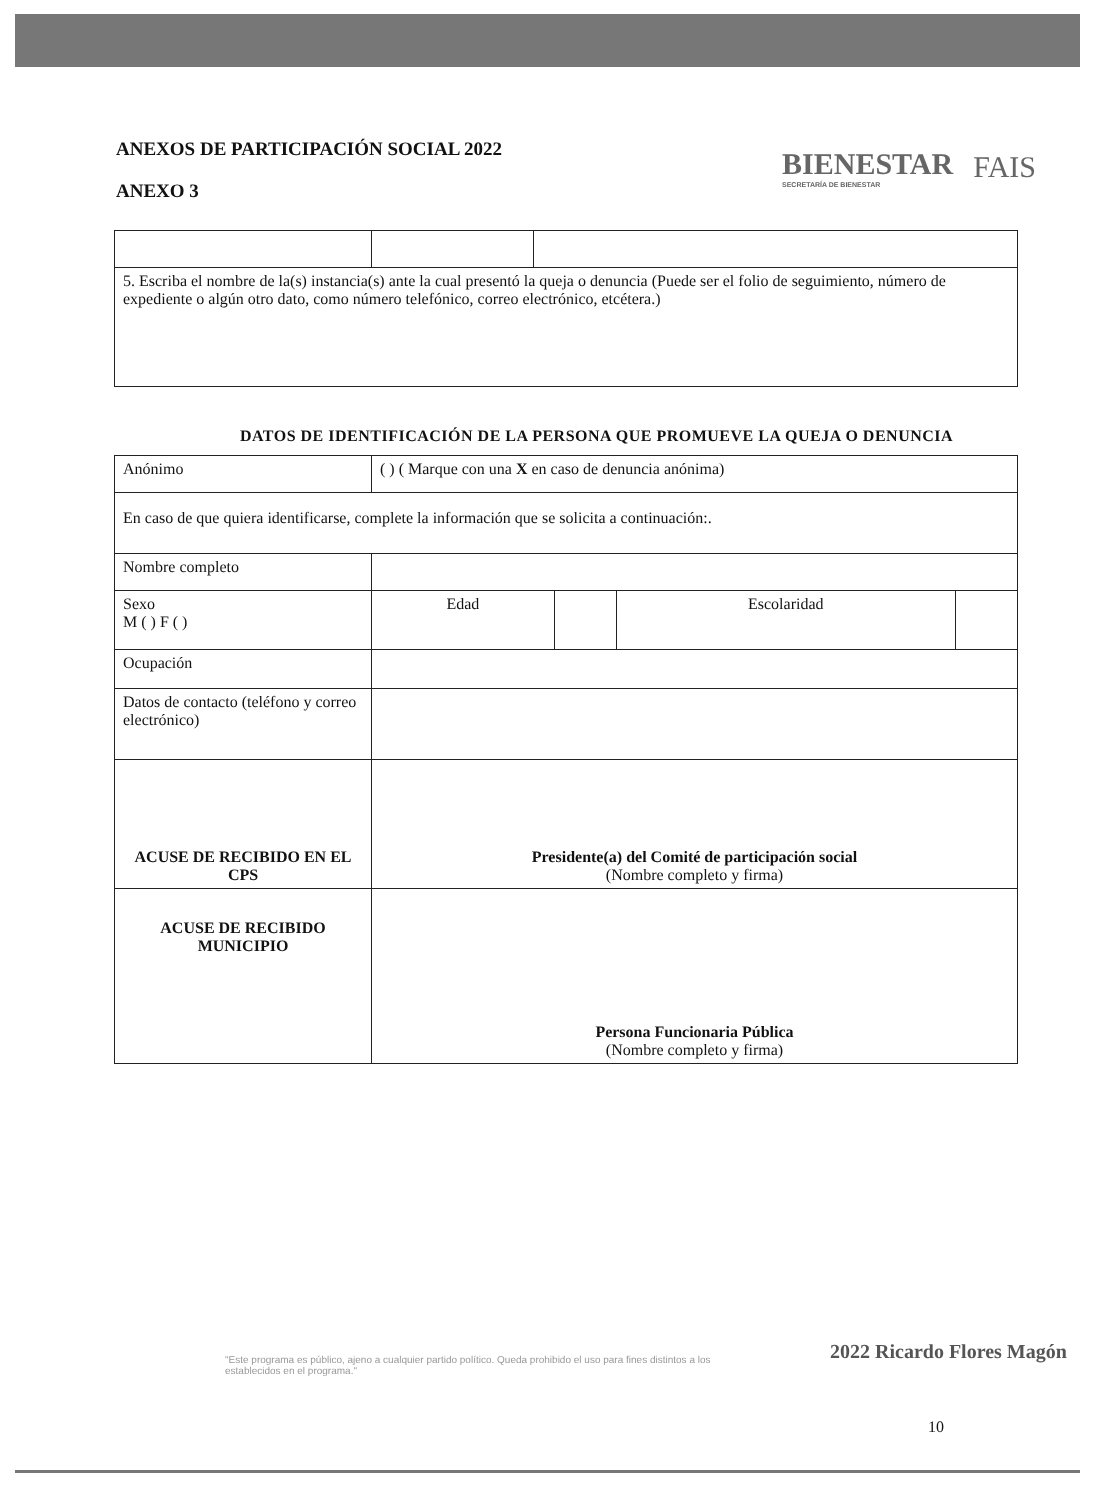ANEXOS DE PARTICIPACIÓN SOCIAL 2022
ANEXO 3
BIENESTAR
SECRETARÍA DE BIENESTAR
FAIS
| 5. Escriba el nombre de la(s) instancia(s) ante la cual presentó la queja o denuncia (Puede ser el folio de seguimiento, número de expediente o algún otro dato, como número telefónico, correo electrónico, etcétera.) | | |
DATOS DE IDENTIFICACIÓN DE LA PERSONA QUE PROMUEVE LA QUEJA O DENUNCIA
| Anónimo | ( ) ( Marque con una X en caso de denuncia anónima) | | | |
| En caso de que quiera identificarse, complete la información que se solicita a continuación:. | | | | |
| Nombre completo | | | | |
| Sexo M ( ) F ( ) | Edad | | Escolaridad | |
| Ocupación | | | | |
| Datos de contacto (teléfono y correo electrónico) | | | | |
| ACUSE DE RECIBIDO EN EL CPS | Presidente(a) del Comité de participación social (Nombre completo y firma) | | | |
| ACUSE DE RECIBIDO MUNICIPIO | Persona Funcionaria Pública (Nombre completo y firma) | | | |
"Este programa es público, ajeno a cualquier partido político. Queda prohibido el uso para fines distintos a los establecidos en el programa."
2022 Ricardo Flores Magón
10